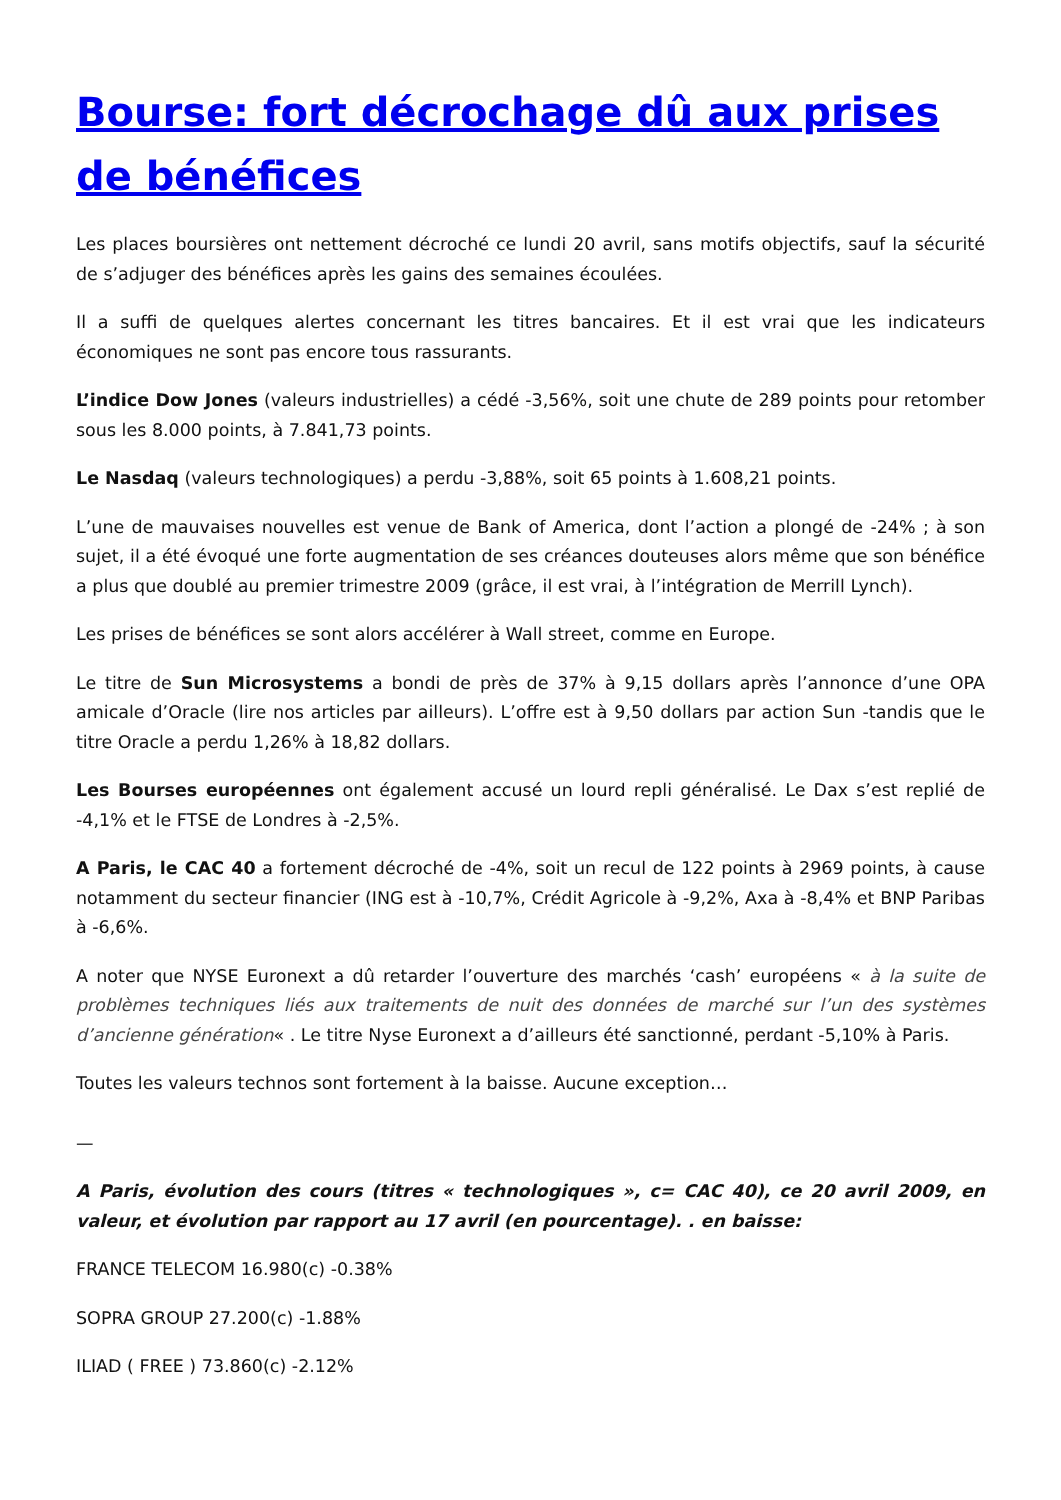Bourse: fort décrochage dû aux prises de bénéfices
Les places boursières ont nettement décroché ce lundi 20 avril, sans motifs objectifs, sauf la sécurité de s’adjuger des bénéfices après les gains des semaines écoulées.
Il a suffi de quelques alertes concernant les titres bancaires. Et il est vrai que les indicateurs économiques ne sont pas encore tous rassurants.
L’indice Dow Jones (valeurs industrielles) a cédé -3,56%, soit une chute de 289 points pour retomber sous les 8.000 points, à 7.841,73 points.
Le Nasdaq (valeurs technologiques) a perdu -3,88%, soit 65 points à 1.608,21 points.
L’une de mauvaises nouvelles est venue de Bank of America, dont l’action a plongé de -24% ; à son sujet, il a été évoqué une forte augmentation de ses créances douteuses alors même que son bénéfice a plus que doublé au premier trimestre 2009 (grâce, il est vrai, à l’intégration de Merrill Lynch).
Les prises de bénéfices se sont alors accélérer à Wall street, comme en Europe.
Le titre de Sun Microsystems a bondi de près de 37% à 9,15 dollars après l’annonce d’une OPA amicale d’Oracle (lire nos articles par ailleurs). L’offre est à 9,50 dollars par action Sun -tandis que le titre Oracle a perdu 1,26% à 18,82 dollars.
Les Bourses européennes ont également accusé un lourd repli généralisé. Le Dax s’est replié de -4,1% et le FTSE de Londres à -2,5%.
A Paris, le CAC 40 a fortement décroché de -4%, soit un recul de 122 points à 2969 points, à cause notamment du secteur financier (ING est à -10,7%, Crédit Agricole à -9,2%, Axa à -8,4% et BNP Paribas à -6,6%.
A noter que NYSE Euronext a dû retarder l’ouverture des marchés ‘cash’ européens « à la suite de problèmes techniques liés aux traitements de nuit des données de marché sur l’un des systèmes d’ancienne génération« . Le titre Nyse Euronext a d’ailleurs été sanctionné, perdant -5,10% à Paris.
Toutes les valeurs technos sont fortement à la baisse. Aucune exception…
—
A Paris, évolution des cours (titres « technologiques », c= CAC 40), ce 20 avril 2009, en valeur, et évolution par rapport au 17 avril (en pourcentage). . en baisse:
FRANCE TELECOM 16.980(c) -0.38%
SOPRA GROUP 27.200(c) -1.88%
ILIAD ( FREE ) 73.860(c) -2.12%